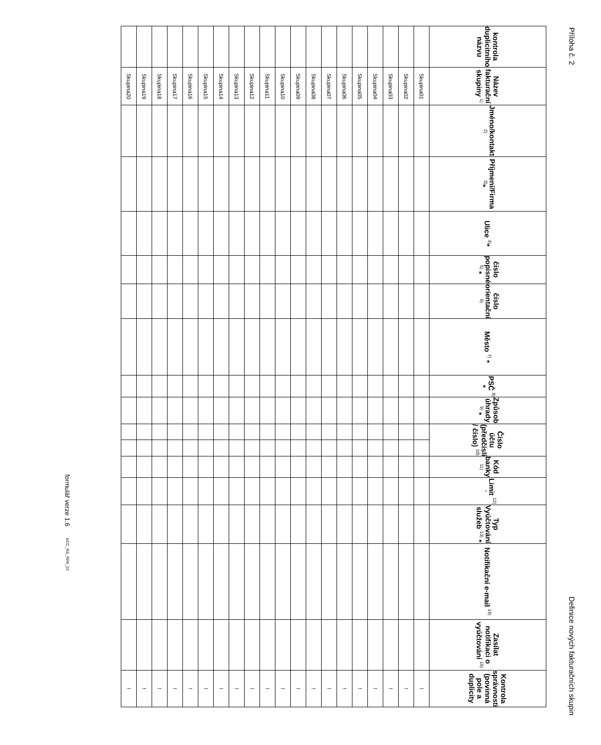Příloha č. 2 Definice nových fakturačních skupin
| kontrola duplicitního názvu | Název fakturační skupiny <sup>1)</sup> | Jméno/kontakt <sup>2)</sup> | Příjmení/Firma <sup>3)</sup>* | Ulice <sup>4)</sup>* | číslo popisné <sup>5)</sup> * | číslo orientační <sup>6)</sup> | Město <sup>7)</sup> * | PSČ <sup>8)</sup> * | Způsob úhrady <sup>9)</sup> * | Číslo účtu (předčíslí / číslo) <sup>10)</sup> | | Kód banky <sup>11)</sup> | Limit <sup>12) *</sup> | Typ Vyúčtování služeb <sup>13)</sup> * | Notifikační e-mail <sup>14)</sup> | Zasílat notifikaci o vyúčtování <sup>15)</sup> | Kontrola správnosti (povinná pole a duplicity |
| --- | --- | --- | --- | --- | --- | --- | --- | --- | --- | --- | --- | --- | --- | --- | --- | --- | --- |
| | Skupina01 | | | | | | | | | | | | | | | | ! |
| | Skupina02 | | | | | | | | | | | | | | | | ! |
| | Skupina03 | | | | | | | | | | | | | | | | ! |
| | Skupina04 | | | | | | | | | | | | | | | | ! |
| | Skupina05 | | | | | | | | | | | | | | | | ! |
| | Skupina06 | | | | | | | | | | | | | | | | ! |
| | Skupina07 | | | | | | | | | | | | | | | | ! |
| | Skupina08 | | | | | | | | | | | | | | | | ! |
| | Skupina09 | | | | | | | | | | | | | | | | ! |
| | Skupina10 | | | | | | | | | | | | | | | | ! |
| | Skupina11 | | | | | | | | | | | | | | | | ! |
| | Skupina12 | | | | | | | | | | | | | | | | ! |
| | Skupina13 | | | | | | | | | | | | | | | | ! |
| | Skupina14 | | | | | | | | | | | | | | | | ! |
| | Skupina15 | | | | | | | | | | | | | | | | ! |
| | Skupina16 | | | | | | | | | | | | | | | | ! |
| | Skupina17 | | | | | | | | | | | | | | | | ! |
| | Skupina18 | | | | | | | | | | | | | | | | ! |
| | Skupina19 | | | | | | | | | | | | | | | | ! |
| | Skupina20 | | | | | | | | | | | | | | | | ! |
formulář verze 1.6 ACC_RS_RPA_01